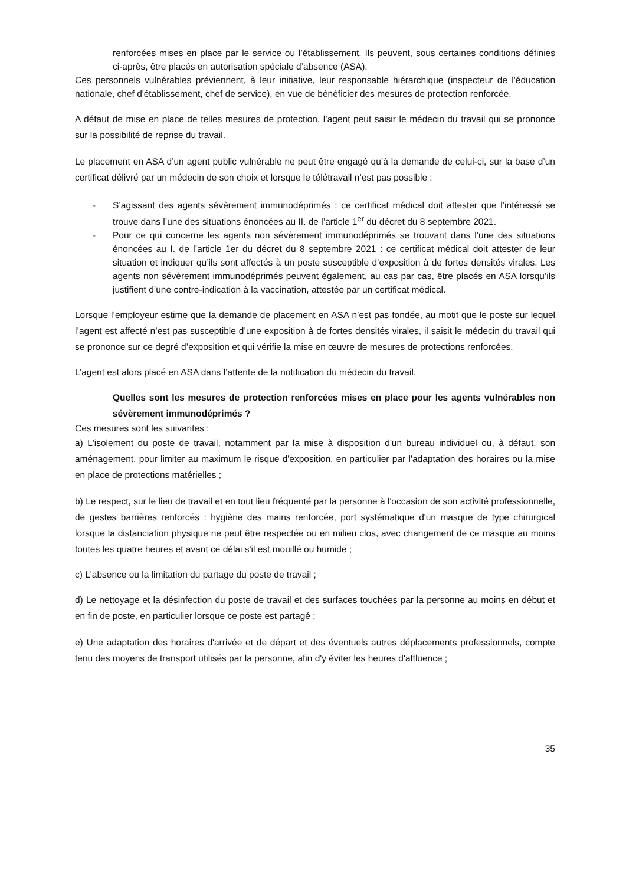renforcées mises en place par le service ou l’établissement. Ils peuvent, sous certaines conditions définies ci-après, être placés en autorisation spéciale d’absence (ASA).
Ces personnels vulnérables préviennent, à leur initiative, leur responsable hiérarchique (inspecteur de l'éducation nationale, chef d'établissement, chef de service), en vue de bénéficier des mesures de protection renforcée.
A défaut de mise en place de telles mesures de protection, l’agent peut saisir le médecin du travail qui se prononce sur la possibilité de reprise du travail.
Le placement en ASA d’un agent public vulnérable ne peut être engagé qu’à la demande de celui-ci, sur la base d’un certificat délivré par un médecin de son choix et lorsque le télétravail n’est pas possible :
- S’agissant des agents sévèrement immunodéprimés : ce certificat médical doit attester que l’intéressé se trouve dans l’une des situations énoncées au II. de l’article 1<sup>er</sup> du décret du 8 septembre 2021.
- Pour ce qui concerne les agents non sévèrement immunodéprimés se trouvant dans l’une des situations énoncées au I. de l’article 1er du décret du 8 septembre 2021 : ce certificat médical doit attester de leur situation et indiquer qu’ils sont affectés à un poste susceptible d’exposition à de fortes densités virales. Les agents non sévèrement immunodéprimés peuvent également, au cas par cas, être placés en ASA lorsqu’ils justifient d’une contre-indication à la vaccination, attestée par un certificat médical.
Lorsque l’employeur estime que la demande de placement en ASA n’est pas fondée, au motif que le poste sur lequel l’agent est affecté n’est pas susceptible d’une exposition à de fortes densités virales, il saisit le médecin du travail qui se prononce sur ce degré d’exposition et qui vérifie la mise en œuvre de mesures de protections renforcées.
L’agent est alors placé en ASA dans l’attente de la notification du médecin du travail.
Quelles sont les mesures de protection renforcées mises en place pour les agents vulnérables non sévèrement immunodéprimés ?
Ces mesures sont les suivantes :
a) L'isolement du poste de travail, notamment par la mise à disposition d'un bureau individuel ou, à défaut, son aménagement, pour limiter au maximum le risque d'exposition, en particulier par l'adaptation des horaires ou la mise en place de protections matérielles ;
b) Le respect, sur le lieu de travail et en tout lieu fréquenté par la personne à l'occasion de son activité professionnelle, de gestes barrières renforcés : hygiène des mains renforcée, port systématique d'un masque de type chirurgical lorsque la distanciation physique ne peut être respectée ou en milieu clos, avec changement de ce masque au moins toutes les quatre heures et avant ce délai s'il est mouillé ou humide ;
c) L'absence ou la limitation du partage du poste de travail ;
d) Le nettoyage et la désinfection du poste de travail et des surfaces touchées par la personne au moins en début et en fin de poste, en particulier lorsque ce poste est partagé ;
e) Une adaptation des horaires d'arrivée et de départ et des éventuels autres déplacements professionnels, compte tenu des moyens de transport utilisés par la personne, afin d'y éviter les heures d'affluence ;
35